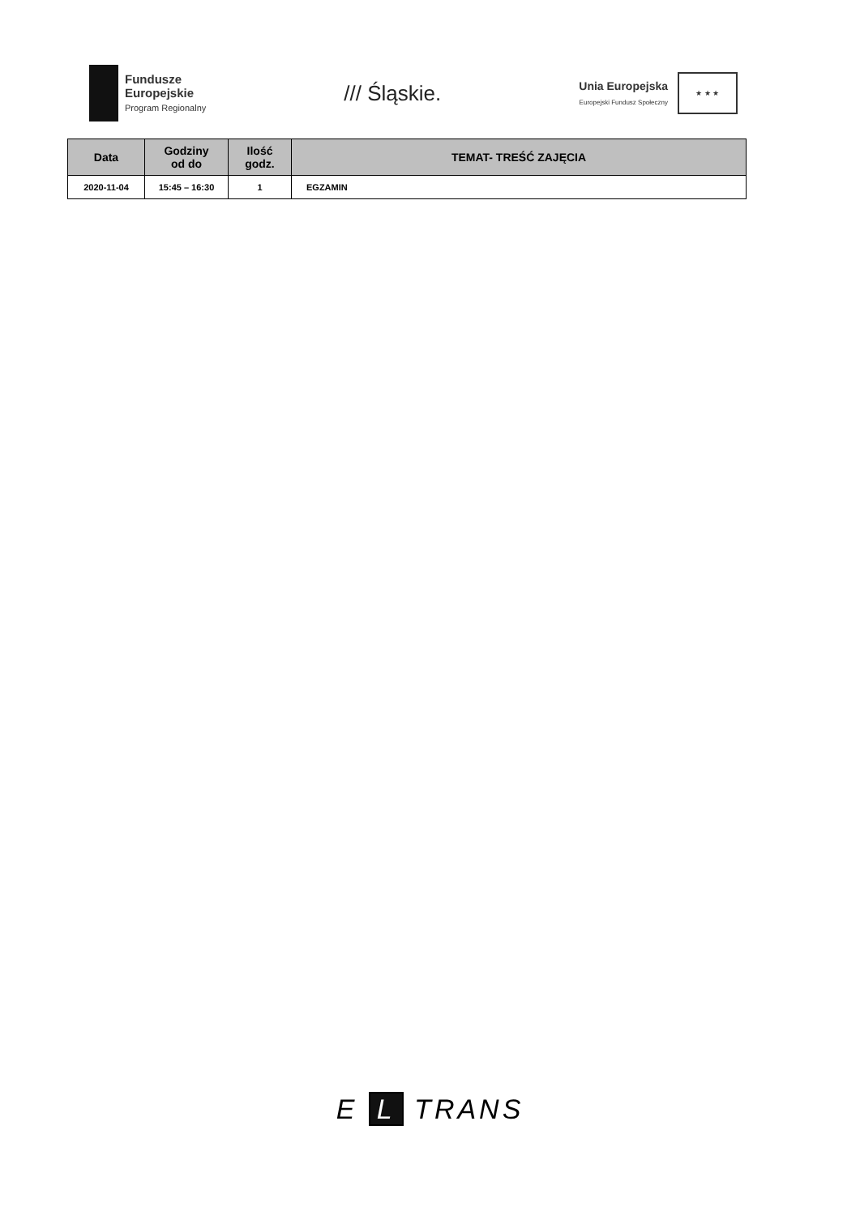Fundusze
Europejskie
Program Regionalny
/// Śląskie.
Unia Europejska
Europejski Fundusz Społeczny
★ ★ ★
| Data | Godziny od do | Ilość godz. | TEMAT- TREŚĆ ZAJĘCIA |
| --- | --- | --- | --- |
| 2020-11-04 | 15:45 – 16:30 | 1 | EGZAMIN |
E L TRANS